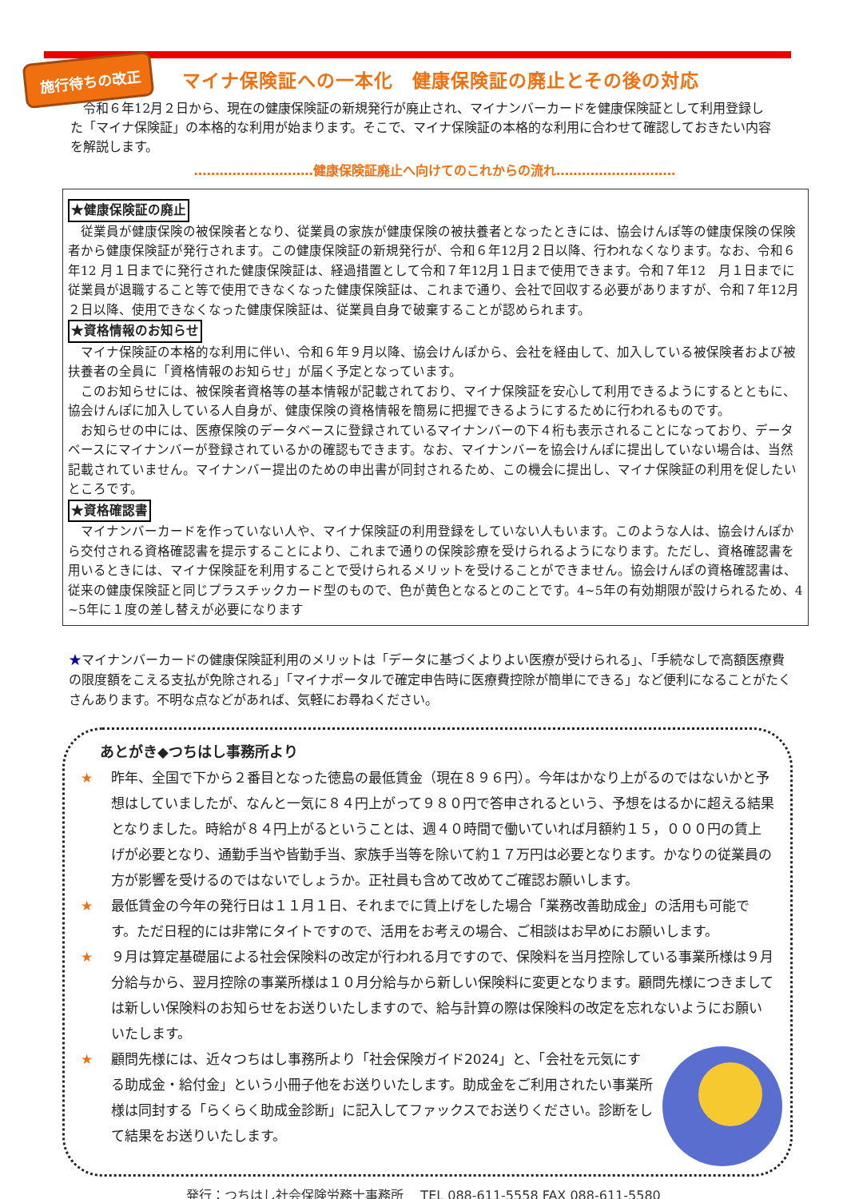施行待ちの改正
マイナ保険証への一本化　健康保険証の廃止とその後の対応
　令和６年12月２日から、現在の健康保険証の新規発行が廃止され、マイナンバーカードを健康保険証として利用登録した「マイナ保険証」の本格的な利用が始まります。そこで、マイナ保険証の本格的な利用に合わせて確認しておきたい内容を解説します。
‥‥‥‥‥‥‥‥‥‥‥‥‥‥健康保険証廃止へ向けてのこれからの流れ‥‥‥‥‥‥‥‥‥‥‥‥‥‥
★健康保険証の廃止
従業員が健康保険の被保険者となり、従業員の家族が健康保険の被扶養者となったときには、協会けんぽ等の健康保険の保険者から健康保険証が発行されます。この健康保険証の新規発行が、令和６年12月２日以降、行われなくなります。なお、令和６年12 月１日までに発行された健康保険証は、経過措置として令和７年12月１日まで使用できます。令和７年12　月１日までに従業員が退職すること等で使用できなくなった健康保険証は、これまで通り、会社で回収する必要がありますが、令和７年12月２日以降、使用できなくなった健康保険証は、従業員自身で破棄することが認められます。
★資格情報のお知らせ
マイナ保険証の本格的な利用に伴い、令和６年９月以降、協会けんぽから、会社を経由して、加入している被保険者および被扶養者の全員に「資格情報のお知らせ」が届く予定となっています。
このお知らせには、被保険者資格等の基本情報が記載されており、マイナ保険証を安心して利用できるようにするとともに、協会けんぽに加入している人自身が、健康保険の資格情報を簡易に把握できるようにするために行われるものです。
お知らせの中には、医療保険のデータベースに登録されているマイナンバーの下４桁も表示されることになっており、データベースにマイナンバーが登録されているかの確認もできます。なお、マイナンバーを協会けんぽに提出していない場合は、当然記載されていません。マイナンバー提出のための申出書が同封されるため、この機会に提出し、マイナ保険証の利用を促したいところです。
★資格確認書
マイナンバーカードを作っていない人や、マイナ保険証の利用登録をしていない人もいます。このような人は、協会けんぽから交付される資格確認書を提示することにより、これまで通りの保険診療を受けられるようになります。ただし、資格確認書を用いるときには、マイナ保険証を利用することで受けられるメリットを受けることができません。協会けんぽの資格確認書は、従来の健康保険証と同じプラスチックカード型のもので、色が黄色となるとのことです。4~5年の有効期限が設けられるため、4 ~5年に１度の差し替えが必要になります
★マイナンバーカードの健康保険証利用のメリットは「データに基づくよりよい医療が受けられる」、「手続なしで高額医療費の限度額をこえる支払が免除される」「マイナポータルで確定申告時に医療費控除が簡単にできる」など便利になることがたくさんあります。不明な点などがあれば、気軽にお尋ねください。
あとがき◆つちはし事務所より
★ 昨年、全国で下から２番目となった徳島の最低賃金（現在８９６円）。今年はかなり上がるのではないかと予想はしていましたが、なんと一気に８４円上がって９８０円で答申されるという、予想をはるかに超える結果となりました。時給が８４円上がるということは、週４０時間で働いていれば月額約１５，０００円の賃上げが必要となり、通勤手当や皆勤手当、家族手当等を除いて約１７万円は必要となります。かなりの従業員の方が影響を受けるのではないでしょうか。正社員も含めて改めてご確認お願いします。
★ 最低賃金の今年の発行日は１１月１日、それまでに賃上げをした場合「業務改善助成金」の活用も可能です。ただ日程的には非常にタイトですので、活用をお考えの場合、ご相談はお早めにお願いします。
★ ９月は算定基礎届による社会保険料の改定が行われる月ですので、保険料を当月控除している事業所様は９月分給与から、翌月控除の事業所様は１０月分給与から新しい保険料に変更となります。顧問先様につきましては新しい保険料のお知らせをお送りいたしますので、給与計算の際は保険料の改定を忘れないようにお願いいたします。
★ 顧問先様には、近々つちはし事務所より「社会保険ガイド2024」と、「会社を元気にする助成金・給付金」という小冊子他をお送りいたします。助成金をご利用されたい事業所様は同封する「らくらく助成金診断」に記入してファックスでお送りください。診断をして結果をお送りいたします。
発行：つちはし社会保険労務士事務所　 TEL 088-611-5558 FAX 088-611-5580